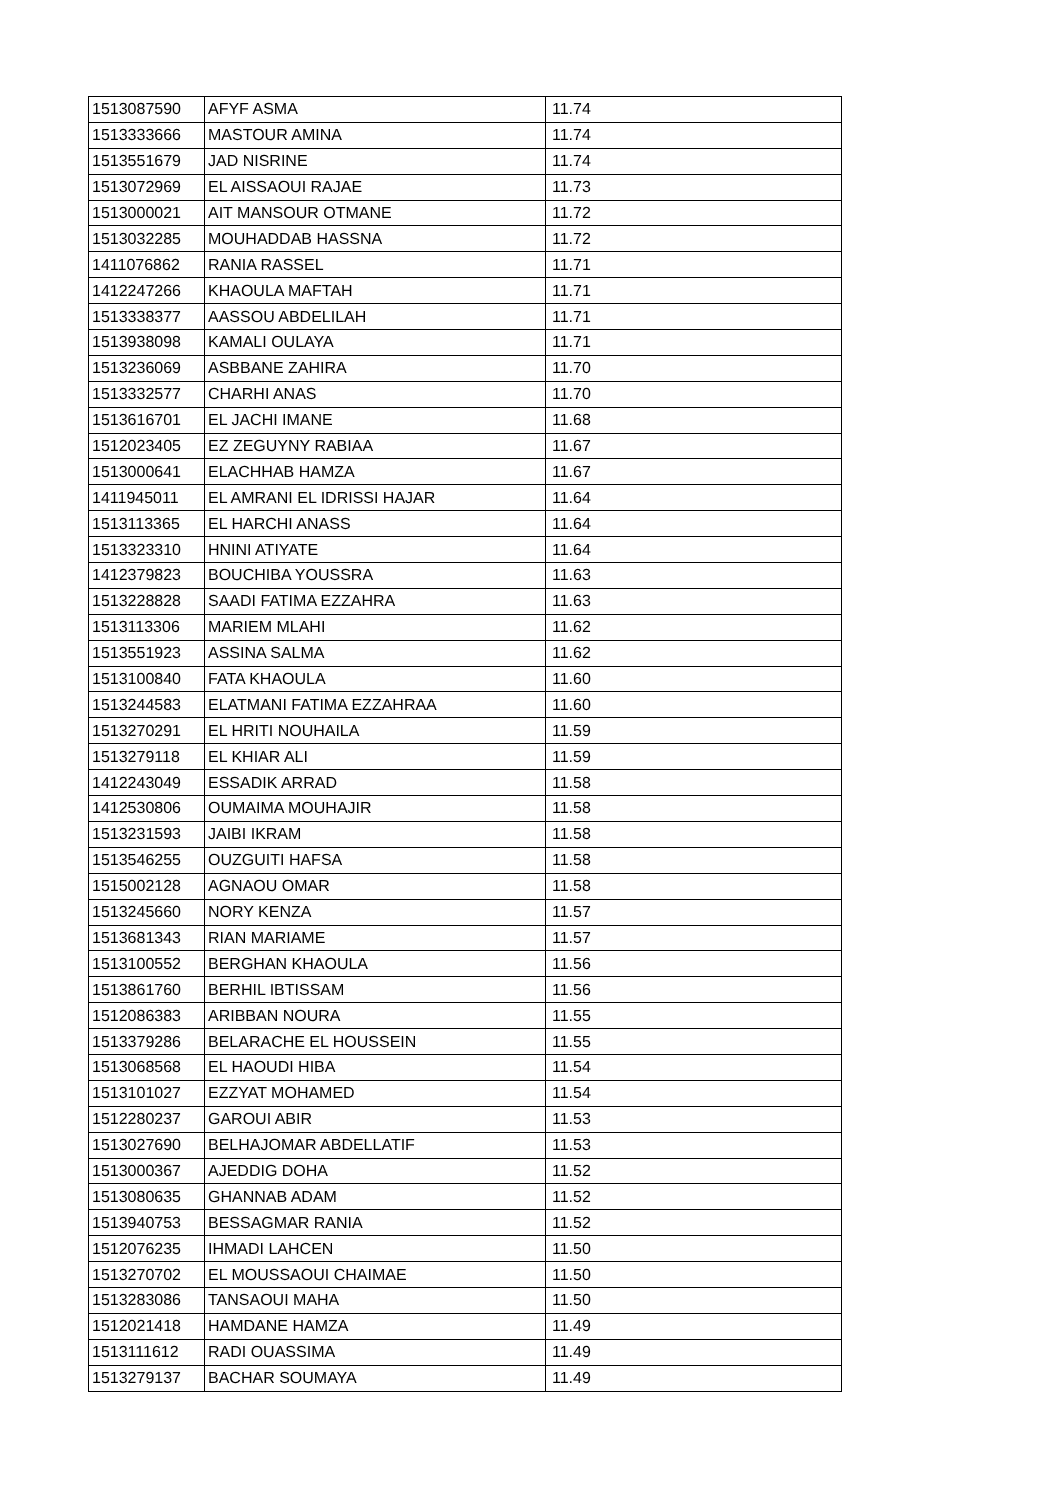| 1513087590 | AFYF ASMA | 11.74 |
| 1513333666 | MASTOUR AMINA | 11.74 |
| 1513551679 | JAD NISRINE | 11.74 |
| 1513072969 | EL AISSAOUI RAJAE | 11.73 |
| 1513000021 | AIT MANSOUR OTMANE | 11.72 |
| 1513032285 | MOUHADDAB HASSNA | 11.72 |
| 1411076862 | RANIA RASSEL | 11.71 |
| 1412247266 | KHAOULA MAFTAH | 11.71 |
| 1513338377 | AASSOU ABDELILAH | 11.71 |
| 1513938098 | KAMALI OULAYA | 11.71 |
| 1513236069 | ASBBANE ZAHIRA | 11.70 |
| 1513332577 | CHARHI ANAS | 11.70 |
| 1513616701 | EL JACHI IMANE | 11.68 |
| 1512023405 | EZ ZEGUYNY RABIAA | 11.67 |
| 1513000641 | ELACHHAB HAMZA | 11.67 |
| 1411945011 | EL AMRANI EL IDRISSI HAJAR | 11.64 |
| 1513113365 | EL HARCHI ANASS | 11.64 |
| 1513323310 | HNINI ATIYATE | 11.64 |
| 1412379823 | BOUCHIBA YOUSSRA | 11.63 |
| 1513228828 | SAADI FATIMA EZZAHRA | 11.63 |
| 1513113306 | MARIEM MLAHI | 11.62 |
| 1513551923 | ASSINA SALMA | 11.62 |
| 1513100840 | FATA KHAOULA | 11.60 |
| 1513244583 | ELATMANI FATIMA EZZAHRAA | 11.60 |
| 1513270291 | EL HRITI NOUHAILA | 11.59 |
| 1513279118 | EL KHIAR ALI | 11.59 |
| 1412243049 | ESSADIK ARRAD | 11.58 |
| 1412530806 | OUMAIMA MOUHAJIR | 11.58 |
| 1513231593 | JAIBI IKRAM | 11.58 |
| 1513546255 | OUZGUITI HAFSA | 11.58 |
| 1515002128 | AGNAOU OMAR | 11.58 |
| 1513245660 | NORY KENZA | 11.57 |
| 1513681343 | RIAN MARIAME | 11.57 |
| 1513100552 | BERGHAN KHAOULA | 11.56 |
| 1513861760 | BERHIL IBTISSAM | 11.56 |
| 1512086383 | ARIBBAN NOURA | 11.55 |
| 1513379286 | BELARACHE EL HOUSSEIN | 11.55 |
| 1513068568 | EL HAOUDI HIBA | 11.54 |
| 1513101027 | EZZYAT MOHAMED | 11.54 |
| 1512280237 | GAROUI ABIR | 11.53 |
| 1513027690 | BELHAJOMAR ABDELLATIF | 11.53 |
| 1513000367 | AJEDDIG DOHA | 11.52 |
| 1513080635 | GHANNAB ADAM | 11.52 |
| 1513940753 | BESSAGMAR RANIA | 11.52 |
| 1512076235 | IHMADI LAHCEN | 11.50 |
| 1513270702 | EL MOUSSAOUI CHAIMAE | 11.50 |
| 1513283086 | TANSAOUI MAHA | 11.50 |
| 1512021418 | HAMDANE HAMZA | 11.49 |
| 1513111612 | RADI OUASSIMA | 11.49 |
| 1513279137 | BACHAR SOUMAYA | 11.49 |